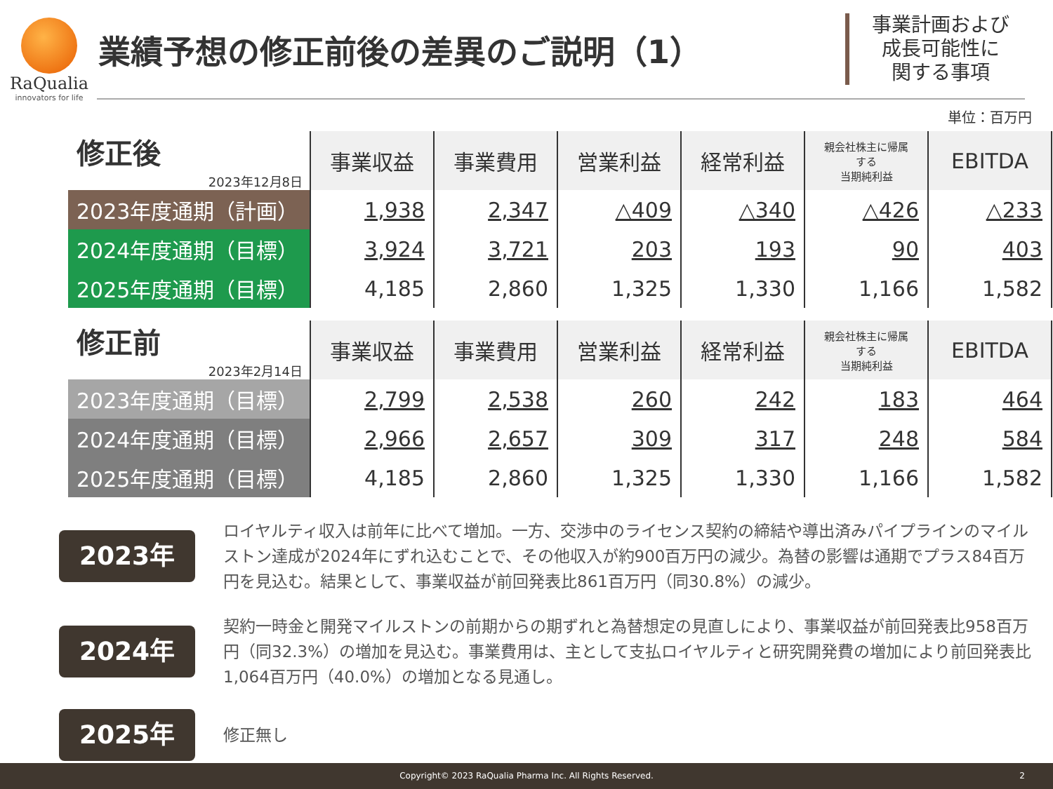RaQualia
innovators for life
業績予想の修正前後の差異のご説明（1）
事業計画および
成長可能性に
関する事項
単位：百万円
| 修正後 2023年12月8日 | 事業収益 | 事業費用 | 営業利益 | 経常利益 | 親会社株主に帰属 する 当期純利益 | EBITDA |
| --- | --- | --- | --- | --- | --- | --- |
| 2023年度通期（計画） | 1,938 | 2,347 | △409 | △340 | △426 | △233 |
| 2024年度通期（目標） | 3,924 | 3,721 | 203 | 193 | 90 | 403 |
| 2025年度通期（目標） | 4,185 | 2,860 | 1,325 | 1,330 | 1,166 | 1,582 |
| 修正前 2023年2月14日 | 事業収益 | 事業費用 | 営業利益 | 経常利益 | 親会社株主に帰属 する 当期純利益 | EBITDA |
| --- | --- | --- | --- | --- | --- | --- |
| 2023年度通期（目標） | 2,799 | 2,538 | 260 | 242 | 183 | 464 |
| 2024年度通期（目標） | 2,966 | 2,657 | 309 | 317 | 248 | 584 |
| 2025年度通期（目標） | 4,185 | 2,860 | 1,325 | 1,330 | 1,166 | 1,582 |
2023年
ロイヤルティ収入は前年に比べて増加。一方、交渉中のライセンス契約の締結や導出済みパイプラインのマイルストン達成が2024年にずれ込むことで、その他収入が約900百万円の減少。為替の影響は通期でプラス84百万円を見込む。結果として、事業収益が前回発表比861百万円（同30.8%）の減少。
2024年
契約一時金と開発マイルストンの前期からの期ずれと為替想定の見直しにより、事業収益が前回発表比958百万円（同32.3%）の増加を見込む。事業費用は、主として支払ロイヤルティと研究開発費の増加により前回発表比1,064百万円（40.0%）の増加となる見通し。
2025年
修正無し
Copyright© 2023 RaQualia Pharma Inc. All Rights Reserved. 2